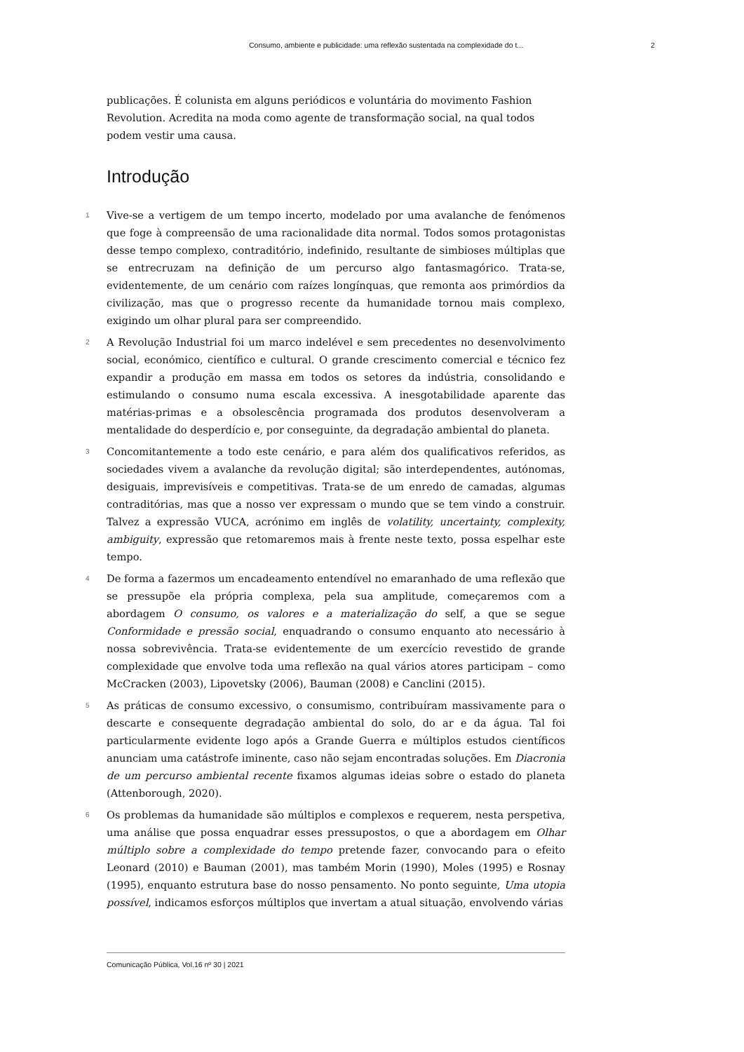Consumo, ambiente e publicidade: uma reflexão sustentada na complexidade do t... 2
publicações. É colunista em alguns periódicos e voluntária do movimento Fashion Revolution. Acredita na moda como agente de transformação social, na qual todos podem vestir uma causa.
Introdução
1 Vive-se a vertigem de um tempo incerto, modelado por uma avalanche de fenómenos que foge à compreensão de uma racionalidade dita normal. Todos somos protagonistas desse tempo complexo, contraditório, indefinido, resultante de simbioses múltiplas que se entrecruzam na definição de um percurso algo fantasmagórico. Trata-se, evidentemente, de um cenário com raízes longínquas, que remonta aos primórdios da civilização, mas que o progresso recente da humanidade tornou mais complexo, exigindo um olhar plural para ser compreendido.
2 A Revolução Industrial foi um marco indelével e sem precedentes no desenvolvimento social, económico, científico e cultural. O grande crescimento comercial e técnico fez expandir a produção em massa em todos os setores da indústria, consolidando e estimulando o consumo numa escala excessiva. A inesgotabilidade aparente das matérias-primas e a obsolescência programada dos produtos desenvolveram a mentalidade do desperdício e, por conseguinte, da degradação ambiental do planeta.
3 Concomitantemente a todo este cenário, e para além dos qualificativos referidos, as sociedades vivem a avalanche da revolução digital; são interdependentes, autónomas, desiguais, imprevisíveis e competitivas. Trata-se de um enredo de camadas, algumas contraditórias, mas que a nosso ver expressam o mundo que se tem vindo a construir. Talvez a expressão VUCA, acrónimo em inglês de volatility, uncertainty, complexity, ambiguity, expressão que retomaremos mais à frente neste texto, possa espelhar este tempo.
4 De forma a fazermos um encadeamento entendível no emaranhado de uma reflexão que se pressupõe ela própria complexa, pela sua amplitude, começaremos com a abordagem O consumo, os valores e a materialização do self, a que se segue Conformidade e pressão social, enquadrando o consumo enquanto ato necessário à nossa sobrevivência. Trata-se evidentemente de um exercício revestido de grande complexidade que envolve toda uma reflexão na qual vários atores participam – como McCracken (2003), Lipovetsky (2006), Bauman (2008) e Canclini (2015).
5 As práticas de consumo excessivo, o consumismo, contribuíram massivamente para o descarte e consequente degradação ambiental do solo, do ar e da água. Tal foi particularmente evidente logo após a Grande Guerra e múltiplos estudos científicos anunciam uma catástrofe iminente, caso não sejam encontradas soluções. Em Diacronia de um percurso ambiental recente fixamos algumas ideias sobre o estado do planeta (Attenborough, 2020).
6 Os problemas da humanidade são múltiplos e complexos e requerem, nesta perspetiva, uma análise que possa enquadrar esses pressupostos, o que a abordagem em Olhar múltiplo sobre a complexidade do tempo pretende fazer, convocando para o efeito Leonard (2010) e Bauman (2001), mas também Morin (1990), Moles (1995) e Rosnay (1995), enquanto estrutura base do nosso pensamento. No ponto seguinte, Uma utopia possível, indicamos esforços múltiplos que invertam a atual situação, envolvendo várias
Comunicação Pública, Vol.16 nº 30 | 2021